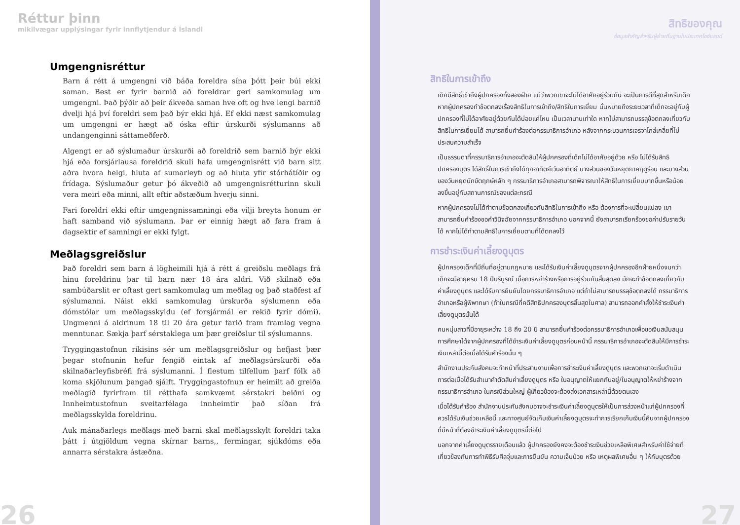Réttur þinn
mikilvægar upplýsingar fyrir innflytjendur á Íslandi
Umgengnisréttur
Barn á rétt á umgengni við báða foreldra sína þótt þeir búi ekki saman. Best er fyrir barnið að foreldrar geri samkomulag um umgengni. Það þýðir að þeir ákveða saman hve oft og hve lengi barnið dvelji hjá því foreldri sem það býr ekki hjá. Ef ekki næst samkomulag um umgengni er hægt að óska eftir úrskurði sýslumanns að undangenginni sáttameðferð.
Algengt er að sýslumaður úrskurði að foreldrið sem barnið býr ekki hjá eða forsjárlausa foreldrið skuli hafa umgengnisrétt við barn sitt aðra hvora helgi, hluta af sumarleyfi og að hluta yfir stórhátíðir og frídaga. Sýslumaður getur þó ákveðið að umgengnisrétturinn skuli vera meiri eða minni, allt eftir aðstæðum hverju sinni.
Fari foreldri ekki eftir umgengnissamningi eða vilji breyta honum er haft samband við sýslumann. Þar er einnig hægt að fara fram á dagsektir ef samningi er ekki fylgt.
Meðlagsgreiðslur
Það foreldri sem barn á lögheimili hjá á rétt á greiðslu meðlags frá hinu foreldrinu þar til barn nær 18 ára aldri. Við skilnað eða sambúðarslit er oftast gert samkomulag um meðlag og það staðfest af sýslumanni. Náist ekki samkomulag úrskurða sýslumenn eða dómstólar um meðlagsskyldu (ef forsjármál er rekið fyrir dómi). Ungmenni á aldrinum 18 til 20 ára getur farið fram framlag vegna menntunar. Sækja þarf sérstaklega um þær greiðslur til sýslumanns.
Tryggingastofnun ríkisins sér um meðlagsgreiðslur og hefjast þær þegar stofnunin hefur fengið eintak af meðlagsúrskurði eða skilnaðarleyfisbréfi frá sýslumanni. Í flestum tilfellum þarf fólk að koma skjölunum þangað sjálft. Tryggingastofnun er heimilt að greiða meðlagið fyrirfram til rétthafa samkvæmt sérstakri beiðni og Innheimtustofnun sveitarfélaga innheimtir það síðan frá meðlagsskylda foreldrinu.
Auk mánaðarlegs meðlags með barni skal meðlagsskylt foreldri taka þátt í útgjöldum vegna skírnar barns,, fermingar, sjúkdóms eða annarra sérstakra ástæðna.
26
สิทธิของคุณ
ข้อมูลสำคัญสำหรับผู้ย้ายถิ่นฐานในประเทศไอซ์แลนด์
สิทธิในการเข้าถึง
เด็กมีสิทธิ์เข้าถึงผู้ปกครองทั้งสองฝ่าย แม้ว่าพวกเขาจะไม่ได้อาศัยอยู่ร่วมกัน จะเป็นการดีที่สุดสำหรับเด็ก หากผู้ปกครองทำข้อตกลงเรื่องสิทธิในการเข้าถึง/สิทธิในการเยี่ยม นั่นหมายถึงระยะเวลาที่เด็กจะอยู่กับผู้ปกครองที่ไม่ได้อาศัยอยู่ด้วยกันได้บ่อยแค่ไหน เป็นเวลานานเท่าใด หากไม่สามารถบรรลุข้อตกลงเกี่ยวกับสิทธิในการเยี่ยมได้ สามารถยื่นคำร้องต่อกรรมาธิการอำเภอ หลังจากกระบวนการเจรจาไกล่เกลี่ยที่ไม่ประสบความสำเร็จ
เป็นธรรมดาที่กรรมาธิการอำเภอจะตัดสินให้ผู้ปกครองที่เด็กไม่ได้อาศัยอยู่ด้วย หรือ ไม่ได้รับสิทธิปกครองบุตร ได้สิทธิ์ในการเข้าถึงได้ทุกอาทิตย์เว้นอาทิตย์ บางส่วนของวันหยุดภาคฤดูร้อน และบางส่วนของวันหยุดนักขัตฤกษ์หลัก ๆ กรรมาธิการอำเภอสามารถพิจารณาให้สิทธิในการเยี่ยมมากขึ้นหรือน้อยลงขึ้นอยู่กับสถานการณ์ของแต่ละกรณี
หากผู้ปกครองไม่ได้ทำตามข้อตกลงเกี่ยวกับสิทธิในการเข้าถึง หรือ ต้องการที่จะเปลี่ยนแปลง เขาสามารถยื่นคำร้องขอคำวินิจฉัยจากกรรมาธิการอำเภอ นอกจากนี้ ยังสามารถเรียกร้องขอค่าปรับรายวันได้ หากไม่ได้ทำตามสิทธิในการเยี่ยมตามที่ได้ตกลงไว้
การชำระเงินค่าเลี้ยงดูบุตร
ผู้ปกครองเด็กที่มีถิ่นที่อยู่ตามกฎหมาย และได้รับเงินค่าเลี้ยงดูบุตรจากผู้ปกครองอีกฝ่ายหนึ่งจนกว่าเด็กจะมีอายุครบ 18 ปีบริบูรณ์ เมื่อการหย่าร้างหรือการอยู่ร่วมกันสิ้นสุดลง มักจะทำข้อตกลงเกี่ยวกับค่าเลี้ยงดูบุตร และได้รับการยืนยันโดยกรรมาธิการอำเภอ แต่ถ้าไม่สามารถบรรลุข้อตกลงได้ กรรมาธิการอำเภอหรือผู้พิพากษา (ถ้าในกรณีที่คดีสิทธิปกครองบุตรสิ้นสุดในศาล) สามารถออกคำสั่งให้ชำระเงินค่าเลี้ยงดูบุตรนั้นได้
คนหนุ่มสาวที่มีอายุระหว่าง 18 ถึง 20 ปี สามารถยื่นคำร้องต่อกรรมาธิการอำเภอเพื่อขอเงินสนับสนุนการศึกษาได้จากผู้ปกครองที่ได้ชำระเงินค่าเลี้ยงดูบุตรก่อนหน้านี้ กรรมาธิการอำเภอจะตัดสินให้มีการชำระเงินเหล่านี้ต่อเมื่อได้รับคำร้องนั้น ๆ
สำนักงานประกันสังคมจะทำหน้าที่ประสานงานเพื่อการชำระเงินค่าเลี้ยงดูบุตร และพวกเขาจะเริ่มดำเนินการต่อเมื่อได้รับสำเนาคำตัดสินค่าเลี้ยงดูบุตร หรือ ใบอนุญาตให้แยกกันอยู่/ใบอนุญาตให้หย่าร้างจากกรรมาธิการอำเภอ ในกรณีส่วนใหญ่ ผู้เกี่ยวข้องจะต้องส่งเอกสารเหล่านี้ด้วยตนเอง
เมื่อได้รับคำร้อง สำนักงานประกันสังคมอาจจะชำระเงินค่าเลี้ยงดูบุตรให้เป็นการล่วงหน้าแก่ผู้ปกครองที่ควรได้รับเงินช่วยเหลือนี้ และทางศูนย์จัดเก็บเงินค่าเลี้ยงดูบุตรจะทำการเรียกเก็บเงินนี้คืนจากผู้ปกครองที่มีหน้าที่ต้องชำระเงินค่าเลี้ยงดูบุตรนี้ต่อไป
นอกจากค่าเลี้ยงดูบุตรรายเดือนแล้ว ผู้ปกครองยังคงจะต้องชำระเงินช่วยเหลือพิเศษสำหรับค่าใช้จ่ายที่เกี่ยวข้องกับการทำพิธีรับศีลจุ่มและการยืนยัน ความเจ็บป่วย หรือ เหตุผลพิเศษอื่น ๆ ให้กับบุตรด้วย
27